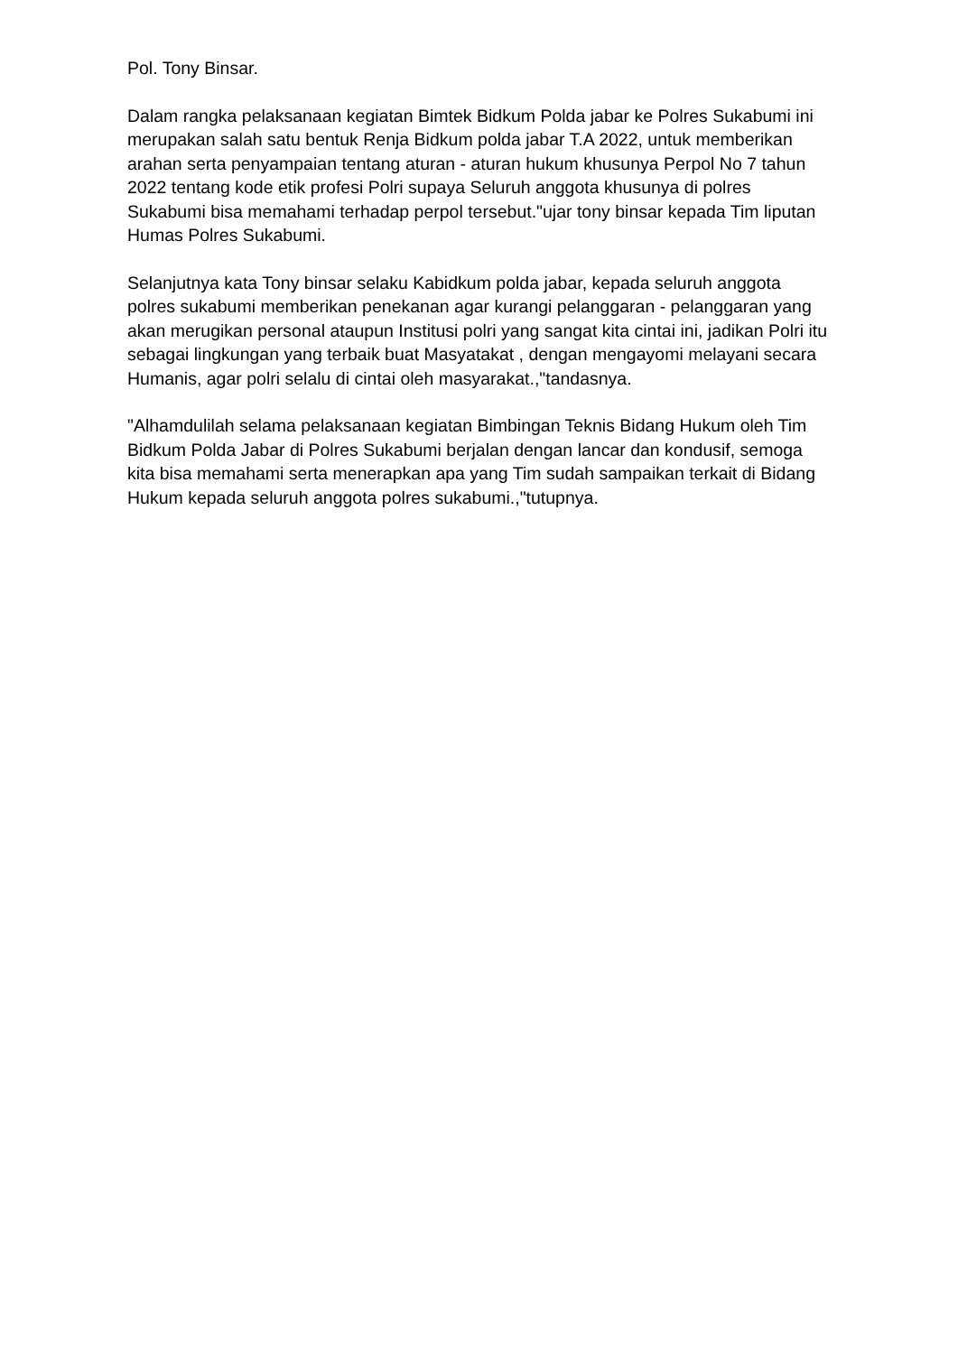Pol. Tony Binsar.
Dalam rangka pelaksanaan kegiatan Bimtek Bidkum Polda jabar ke Polres Sukabumi ini merupakan salah satu bentuk Renja Bidkum polda jabar T.A 2022, untuk memberikan arahan serta penyampaian tentang aturan - aturan hukum khusunya Perpol No 7 tahun 2022 tentang kode etik profesi Polri supaya Seluruh anggota khusunya di polres Sukabumi bisa memahami terhadap perpol tersebut."ujar tony binsar kepada Tim liputan Humas Polres Sukabumi.
Selanjutnya kata Tony binsar selaku Kabidkum polda jabar, kepada seluruh anggota polres sukabumi memberikan penekanan agar kurangi pelanggaran - pelanggaran yang akan merugikan personal ataupun Institusi polri yang sangat kita cintai ini, jadikan Polri itu sebagai lingkungan yang terbaik buat Masyatakat , dengan mengayomi melayani secara Humanis, agar polri selalu di cintai oleh masyarakat.,"tandasnya.
"Alhamdulilah selama pelaksanaan kegiatan Bimbingan Teknis Bidang Hukum oleh Tim Bidkum Polda Jabar di Polres Sukabumi berjalan dengan lancar dan kondusif, semoga kita bisa memahami serta menerapkan apa yang Tim sudah sampaikan terkait di Bidang Hukum kepada seluruh anggota polres sukabumi.,"tutupnya.